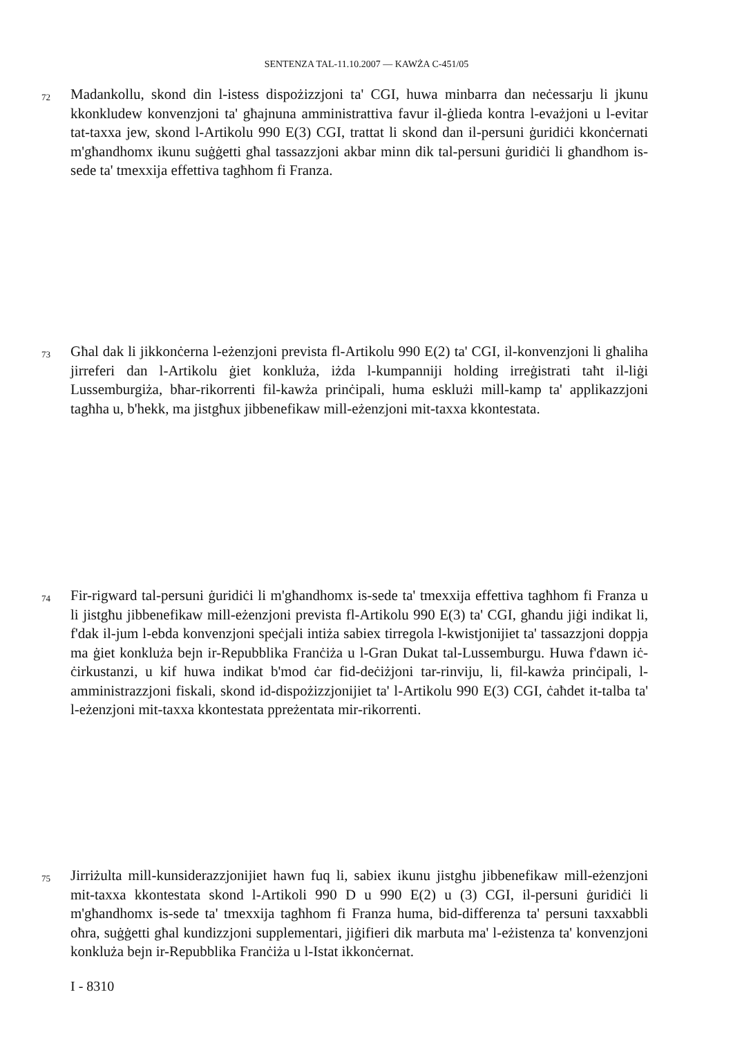SENTENZA TAL-11.10.2007 — KAWŻA C-451/05
72
Madankollu, skond din l-istess dispożizzjoni ta' CGI, huwa minbarra dan neċessarju li jkunu kkonkludew konvenzjoni ta' għajnuna amministrattiva favur il-ġlieda kontra l-evażjoni u l-evitar tat-taxxa jew, skond l-Artikolu 990 E(3) CGI, trattat li skond dan il-persuni ġuridiċi kkonċernati m'għandhomx ikunu suġġetti għal tassazzjoni akbar minn dik tal-persuni ġuridiċi li għandhom is-sede ta' tmexxija effettiva tagħhom fi Franza.
73
Għal dak li jikkonċerna l-eżenzjoni prevista fl-Artikolu 990 E(2) ta' CGI, il-konvenzjoni li għaliha jirreferi dan l-Artikolu ġiet konkluża, iżda l-kumpanniji holding irreġistrati taħt il-liġi Lussemburgiża, bħar-rikorrenti fil-kawża prinċipali, huma esklużi mill-kamp ta' applikazzjoni tagħha u, b'hekk, ma jistgħux jibbenefikaw mill-eżenzjoni mit-taxxa kkontestata.
74
Fir-rigward tal-persuni ġuridiċi li m'għandhomx is-sede ta' tmexxija effettiva tagħhom fi Franza u li jistgħu jibbenefikaw mill-eżenzjoni prevista fl-Artikolu 990 E(3) ta' CGI, għandu jiġi indikat li, f'dak il-jum l-ebda konvenzjoni speċjali intiża sabiex tirregola l-kwistjonijiet ta' tassazzjoni doppja ma ġiet konkluża bejn ir-Repubblika Franċiża u l-Gran Dukat tal-Lussemburgu. Huwa f'dawn iċ-ċirkustanzi, u kif huwa indikat b'mod ċar fid-deċiżjoni tar-rinviju, li, fil-kawża prinċipali, l-amministrazzjoni fiskali, skond id-dispożizzjonijiet ta' l-Artikolu 990 E(3) CGI, ċaħdet it-talba ta' l-eżenzjoni mit-taxxa kkontestata ppreżentata mir-rikorrenti.
75
Jirriżulta mill-kunsiderazzjonijiet hawn fuq li, sabiex ikunu jistgħu jibbenefikaw mill-eżenzjoni mit-taxxa kkontestata skond l-Artikoli 990 D u 990 E(2) u (3) CGI, il-persuni ġuridiċi li m'għandhomx is-sede ta' tmexxija tagħhom fi Franza huma, bid-differenza ta' persuni taxxabbli oħra, suġġetti għal kundizzjoni supplementari, jiġifieri dik marbuta ma' l-eżistenza ta' konvenzjoni konkluża bejn ir-Repubblika Franċiża u l-Istat ikkonċernat.
I - 8310